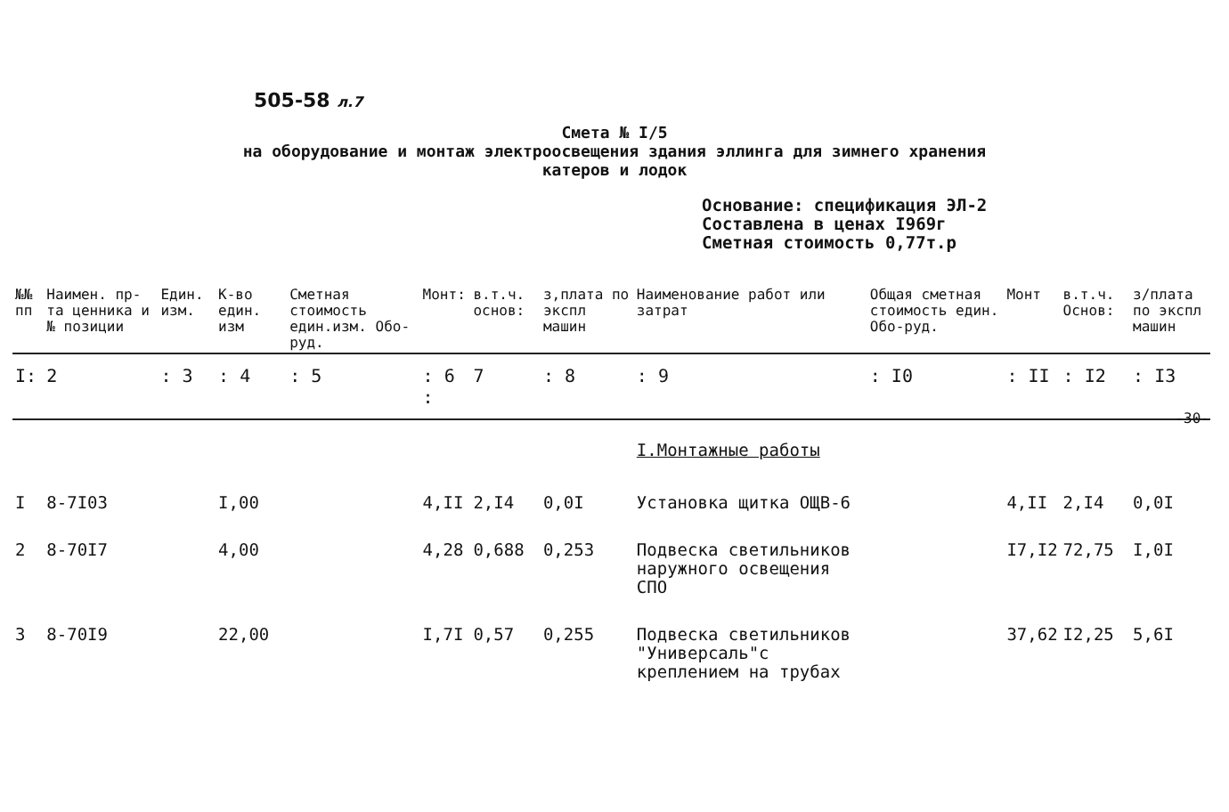505-58 л.7
Смета № I/5
на оборудование и монтаж электроосвещения здания эллинга для зимнего хранения
катеров и лодок
Основание: спецификация ЭЛ-2
Составлена в ценах I969г
Сметная стоимость 0,77т.р
| №№ пп | Наимен. пр-та ценника и № позиции | Един. изм. | К-во един. изм | Сметная стоимость един.изм. Обо-руд. | Монт: | в.т.ч. основ: | з,плата по экспл машин | Наименование работ или затрат | Общая сметная стоимость един. Обо-руд. | Монт | в.т.ч. Основ: | з/плата по экспл машин |
| --- | --- | --- | --- | --- | --- | --- | --- | --- | --- | --- | --- | --- |
| I: | 2 | : 3 | : 4 | : 5 | : 6 : | 7 | : 8 | : 9 | : I0 | : II | : I2 | : I3 |
| | | | | | | | | I.Монтажные работы | | | | |
| I | 8-7I03 | | I,00 | | 4,II | 2,I4 | 0,0I | Установка щитка ОЩВ-6 | | 4,II | 2,I4 | 0,0I |
| 2 | 8-70I7 | | 4,00 | | 4,28 | 0,688 | 0,253 | Подвеска светильников наружного освещения СПО | | I7,I2 | 72,75 | I,0I |
| 3 | 8-70I9 | | 22,00 | | I,7I | 0,57 | 0,255 | Подвеска светильников "Универсаль"с креплением на трубах | | 37,62 | I2,25 | 5,6I |
-30-